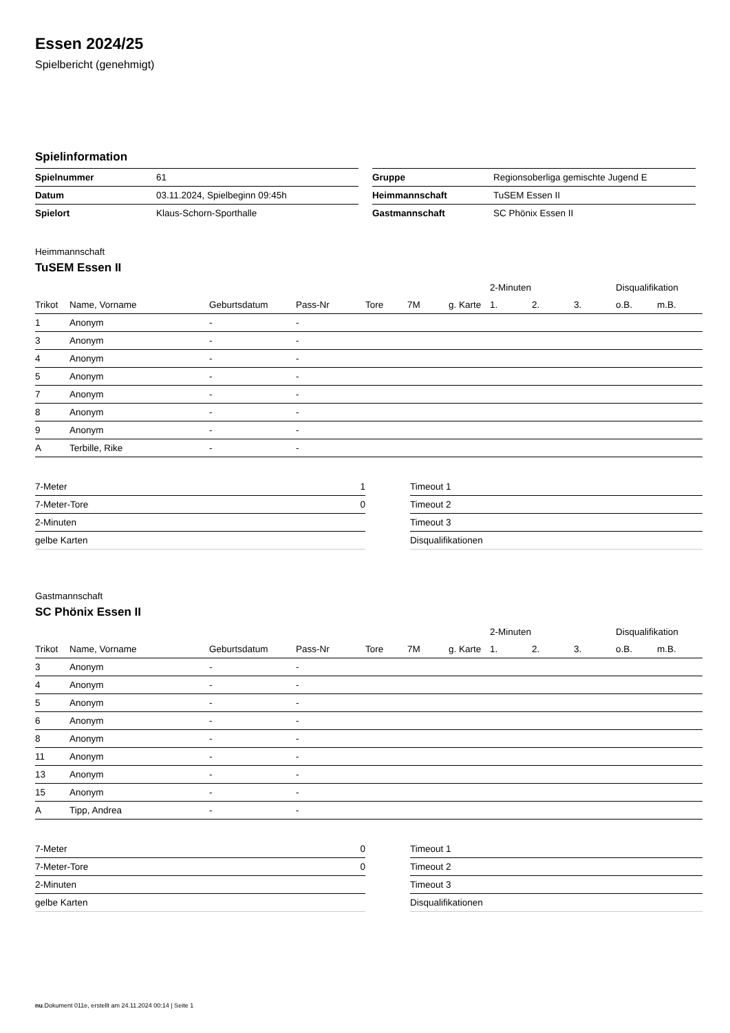Essen 2024/25
Spielbericht (genehmigt)
Spielinformation
| Spielnummer | 61 |
| Datum | 03.11.2024, Spielbeginn 09:45h |
| Spielort | Klaus-Schorn-Sporthalle |
| Gruppe | Regionsoberliga gemischte Jugend E |
| Heimmannschaft | TuSEM Essen II |
| Gastmannschaft | SC Phönix Essen II |
Heimmannschaft
TuSEM Essen II
| | | | | | | | 2-Minuten | | | Disqualifikation | |
| --- | --- | --- | --- | --- | --- | --- | --- | --- | --- | --- | --- |
| Trikot | Name, Vorname | Geburtsdatum | Pass-Nr | Tore | 7M | g. Karte | 1. | 2. | 3. | o.B. | m.B. |
| 1 | Anonym | - | - | | | | | | | | |
| 3 | Anonym | - | - | | | | | | | | |
| 4 | Anonym | - | - | | | | | | | | |
| 5 | Anonym | - | - | | | | | | | | |
| 7 | Anonym | - | - | | | | | | | | |
| 8 | Anonym | - | - | | | | | | | | |
| 9 | Anonym | - | - | | | | | | | | |
| A | Terbille, Rike | - | - | | | | | | | | |
| 7-Meter | 1 |
| 7-Meter-Tore | 0 |
| 2-Minuten | |
| gelbe Karten | |
| Timeout 1 |
| Timeout 2 |
| Timeout 3 |
| Disqualifikationen |
Gastmannschaft
SC Phönix Essen II
| | | | | | | | 2-Minuten | | | Disqualifikation | |
| --- | --- | --- | --- | --- | --- | --- | --- | --- | --- | --- | --- |
| Trikot | Name, Vorname | Geburtsdatum | Pass-Nr | Tore | 7M | g. Karte | 1. | 2. | 3. | o.B. | m.B. |
| 3 | Anonym | - | - | | | | | | | | |
| 4 | Anonym | - | - | | | | | | | | |
| 5 | Anonym | - | - | | | | | | | | |
| 6 | Anonym | - | - | | | | | | | | |
| 8 | Anonym | - | - | | | | | | | | |
| 11 | Anonym | - | - | | | | | | | | |
| 13 | Anonym | - | - | | | | | | | | |
| 15 | Anonym | - | - | | | | | | | | |
| A | Tipp, Andrea | - | - | | | | | | | | |
| 7-Meter | 0 |
| 7-Meter-Tore | 0 |
| 2-Minuten | |
| gelbe Karten | |
| Timeout 1 |
| Timeout 2 |
| Timeout 3 |
| Disqualifikationen |
nu.Dokument 011e, erstellt am 24.11.2024 00:14 | Seite 1